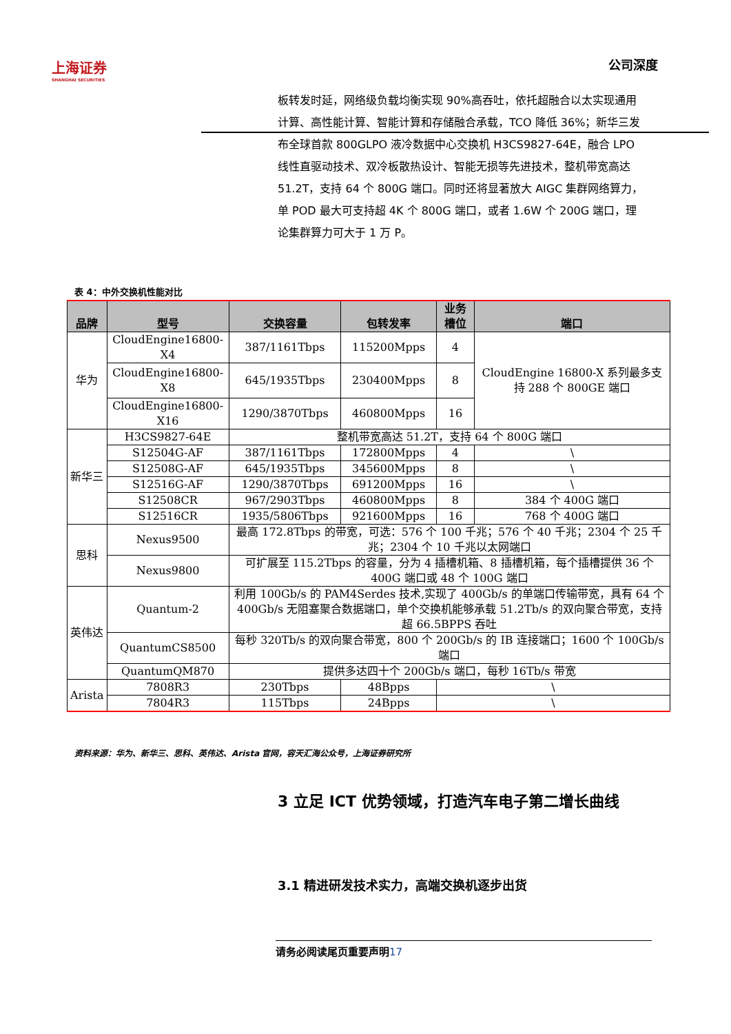上海证券
SHANGHAI SECURITIES
公司深度
板转发时延，网络级负载均衡实现 90%高吞吐，依托超融合以太实现通用计算、高性能计算、智能计算和存储融合承载，TCO 降低 36%；新华三发布全球首款 800GLPO 液冷数据中心交换机 H3CS9827-64E，融合 LPO 线性直驱动技术、双冷板散热设计、智能无损等先进技术，整机带宽高达 51.2T，支持 64 个 800G 端口。同时还将显著放大 AIGC 集群网络算力，单 POD 最大可支持超 4K 个 800G 端口，或者 1.6W 个 200G 端口，理论集群算力可大于 1 万 P。
表 4：中外交换机性能对比
| 品牌 | 型号 | 交换容量 | 包转发率 | 业务槽位 | 端口 |
| --- | --- | --- | --- | --- | --- |
| 华为 | CloudEngine16800-X4 | 387/1161Tbps | 115200Mpps | 4 | CloudEngine 16800-X 系列最多支持 288 个 800GE 端口 |
| | CloudEngine16800-X8 | 645/1935Tbps | 230400Mpps | 8 | |
| | CloudEngine16800-X16 | 1290/3870Tbps | 460800Mpps | 16 | |
| 新华三 | H3CS9827-64E | 整机带宽高达 51.2T，支持 64 个 800G 端口 | | | |
| | S12504G-AF | 387/1161Tbps | 172800Mpps | 4 | \ |
| | S12508G-AF | 645/1935Tbps | 345600Mpps | 8 | \ |
| | S12516G-AF | 1290/3870Tbps | 691200Mpps | 16 | \ |
| | S12508CR | 967/2903Tbps | 460800Mpps | 8 | 384 个 400G 端口 |
| | S12516CR | 1935/5806Tbps | 921600Mpps | 16 | 768 个 400G 端口 |
| 思科 | Nexus9500 | 最高 172.8Tbps 的带宽，可选：576 个 100 千兆；576 个 40 千兆；2304 个 25 千兆；2304 个 10 千兆以太网端口 | | | |
| | Nexus9800 | 可扩展至 115.2Tbps 的容量，分为 4 插槽机箱、8 插槽机箱，每个插槽提供 36 个 400G 端口或 48 个 100G 端口 | | | |
| 英伟达 | Quantum-2 | 利用 100Gb/s 的 PAM4Serdes 技术,实现了 400Gb/s 的单端口传输带宽，具有 64 个 400Gb/s 无阻塞聚合数据端口，单个交换机能够承载 51.2Tb/s 的双向聚合带宽，支持超 66.5BPPS 吞吐 | | | |
| | QuantumCS8500 | 每秒 320Tb/s 的双向聚合带宽，800 个 200Gb/s 的 IB 连接端口；1600 个 100Gb/s 端口 | | | |
| | QuantumQM870 | 提供多达四十个 200Gb/s 端口，每秒 16Tb/s 带宽 | | | |
| Arista | 7808R3 | 230Tbps | 48Bpps | \ | |
| | 7804R3 | 115Tbps | 24Bpps | \ | |
资料来源：华为、新华三、思科、英伟达、Arista 官网，容天汇海公众号，上海证券研究所
3 立足 ICT 优势领域，打造汽车电子第二增长曲线
3.1 精进研发技术实力，高端交换机逐步出货
请务必阅读尾页重要声明17